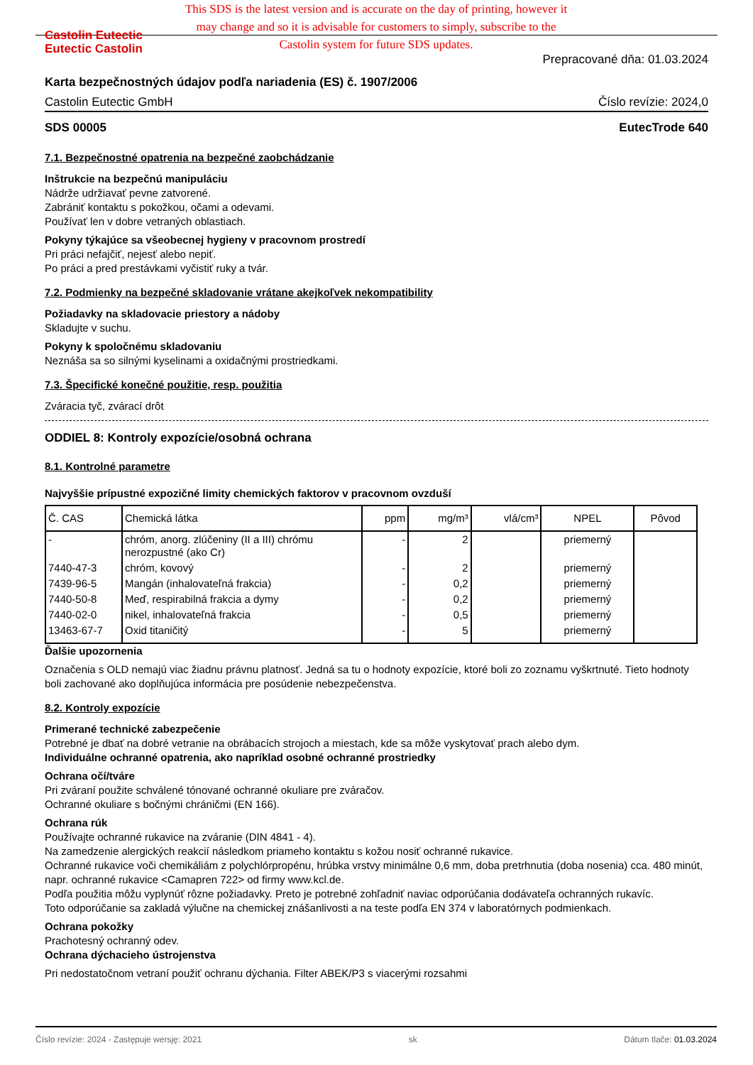Castolin Eutectic
Eutectic Castolin
This SDS is the latest version and is accurate on the day of printing, however it may change and so it is advisable for customers to simply, subscribe to the Castolin system for future SDS updates.
Prepracované dňa: 01.03.2024
Karta bezpečnostných údajov podľa nariadenia (ES) č. 1907/2006
Castolin Eutectic GmbH Číslo revízie: 2024,0
SDS 00005 EutecTrode 640
7.1. Bezpečnostné opatrenia na bezpečné zaobchádzanie
Inštrukcie na bezpečnú manipuláciu
Nádrže udržiavať pevne zatvorené.
Zabrániť kontaktu s pokožkou, očami a odevami.
Používať len v dobre vetraných oblastiach.
Pokyny týkajúce sa všeobecnej hygieny v pracovnom prostredí
Pri práci nefajčiť, nejesť alebo nepiť.
Po práci a pred prestávkami vyčistiť ruky a tvár.
7.2. Podmienky na bezpečné skladovanie vrátane akejkoľvek nekompatibility
Požiadavky na skladovacie priestory a nádoby
Skladujte v suchu.
Pokyny k spoločnému skladovaniu
Neznáša sa so silnými kyselinami a oxidačnými prostriedkami.
7.3. Špecifické konečné použitie, resp. použitia
Zváracia tyč, zvárací drôt
ODDIEL 8: Kontroly expozície/osobná ochrana
8.1. Kontrolné parametre
Najvyššie prípustné expozičné limity chemických faktorov v pracovnom ovzduší
| Č. CAS | Chemická látka | ppm | mg/m³ | vlá/cm³ | NPEL | Pôvod |
| --- | --- | --- | --- | --- | --- | --- |
| - | chróm, anorg. zlúčeniny (II a III) chrómu nerozpustné (ako Cr) | - | 2 | | priemerný | |
| 7440-47-3 | chróm, kovový | - | 2 | | priemerný | |
| 7439-96-5 | Mangán (inhalovateľná frakcia) | - | 0,2 | | priemerný | |
| 7440-50-8 | Meď, respirabilná frakcia a dymy | - | 0,2 | | priemerný | |
| 7440-02-0 | nikel, inhalovateľná frakcia | - | 0,5 | | priemerný | |
| 13463-67-7 | Oxid titaničitý | - | 5 | | priemerný | |
Ďalšie upozornenia
Označenia s OLD nemajú viac žiadnu právnu platnosť. Jedná sa tu o hodnoty expozície, ktoré boli zo zoznamu vyškrtnuté. Tieto hodnoty boli zachované ako doplňujúca informácia pre posúdenie nebezpečenstva.
8.2. Kontroly expozície
Primerané technické zabezpečenie
Potrebné je dbať na dobré vetranie na obrábacích strojoch a miestach, kde sa môže vyskytovať prach alebo dym.
Individuálne ochranné opatrenia, ako napríklad osobné ochranné prostriedky
Ochrana očí/tváre
Pri zváraní použite schválené tónované ochranné okuliare pre zváračov.
Ochranné okuliare s bočnými chráničmi (EN 166).
Ochrana rúk
Používajte ochranné rukavice na zváranie (DIN 4841 - 4).
Na zamedzenie alergických reakcií následkom priameho kontaktu s kožou nosiť ochranné rukavice.
Ochranné rukavice voči chemikáliám z polychlórpropénu, hrúbka vrstvy minimálne 0,6 mm, doba pretrhnutia (doba nosenia) cca. 480 minút, napr. ochranné rukavice <Camapren 722> od firmy www.kcl.de.
Podľa použitia môžu vyplynúť rôzne požiadavky. Preto je potrebné zohľadniť naviac odporúčania dodávateľa ochranných rukavíc.
Toto odporúčanie sa zakladá výlučne na chemickej znášanlivosti a na teste podľa EN 374 v laboratórnych podmienkach.
Ochrana pokožky
Prachotesný ochranný odev.
Ochrana dýchacieho ústrojenstva
Pri nedostatočnom vetraní použiť ochranu dýchania. Filter ABEK/P3 s viacerými rozsahmi
Číslo revízie: 2024 - Zastępuje wersję: 2021 sk Dátum tlače: 01.03.2024